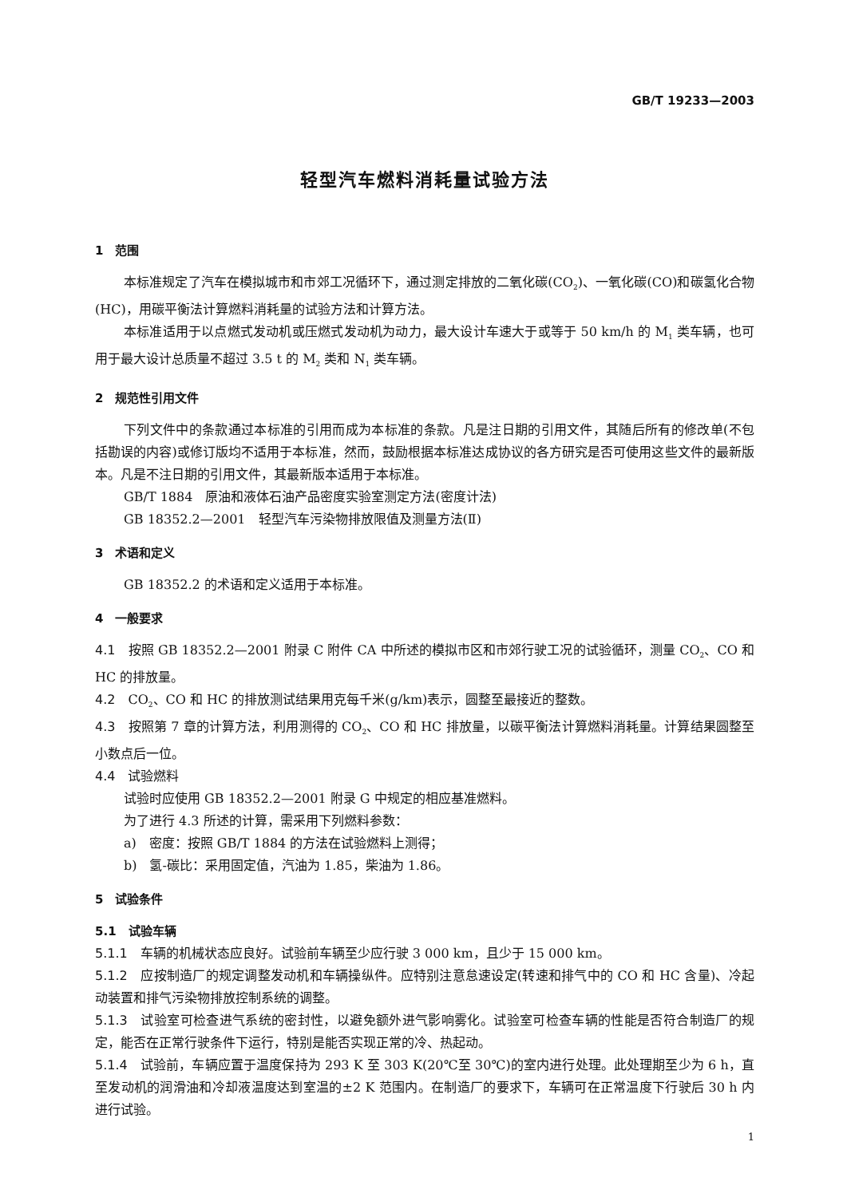GB/T 19233—2003
轻型汽车燃料消耗量试验方法
1　范围
本标准规定了汽车在模拟城市和市郊工况循环下，通过测定排放的二氧化碳(CO<sub>2</sub>)、一氧化碳(CO)和碳氢化合物(HC)，用碳平衡法计算燃料消耗量的试验方法和计算方法。
本标准适用于以点燃式发动机或压燃式发动机为动力，最大设计车速大于或等于 50 km/h 的 M<sub>1</sub> 类车辆，也可用于最大设计总质量不超过 3.5 t 的 M<sub>2</sub> 类和 N<sub>1</sub> 类车辆。
2　规范性引用文件
下列文件中的条款通过本标准的引用而成为本标准的条款。凡是注日期的引用文件，其随后所有的修改单(不包括勘误的内容)或修订版均不适用于本标准，然而，鼓励根据本标准达成协议的各方研究是否可使用这些文件的最新版本。凡是不注日期的引用文件，其最新版本适用于本标准。
GB/T 1884　原油和液体石油产品密度实验室测定方法(密度计法)
GB 18352.2—2001　轻型汽车污染物排放限值及测量方法(Ⅱ)
3　术语和定义
GB 18352.2 的术语和定义适用于本标准。
4　一般要求
4.1　按照 GB 18352.2—2001 附录 C 附件 CA 中所述的模拟市区和市郊行驶工况的试验循环，测量 CO<sub>2</sub>、CO 和 HC 的排放量。
4.2　CO<sub>2</sub>、CO 和 HC 的排放测试结果用克每千米(g/km)表示，圆整至最接近的整数。
4.3　按照第 7 章的计算方法，利用测得的 CO<sub>2</sub>、CO 和 HC 排放量，以碳平衡法计算燃料消耗量。计算结果圆整至小数点后一位。
4.4　试验燃料
试验时应使用 GB 18352.2—2001 附录 G 中规定的相应基准燃料。
为了进行 4.3 所述的计算，需采用下列燃料参数：
a)　密度：按照 GB/T 1884 的方法在试验燃料上测得；
b)　氢-碳比：采用固定值，汽油为 1.85，柴油为 1.86。
5　试验条件
5.1　试验车辆
5.1.1　车辆的机械状态应良好。试验前车辆至少应行驶 3 000 km，且少于 15 000 km。
5.1.2　应按制造厂的规定调整发动机和车辆操纵件。应特别注意怠速设定(转速和排气中的 CO 和 HC 含量)、冷起动装置和排气污染物排放控制系统的调整。
5.1.3　试验室可检查进气系统的密封性，以避免额外进气影响雾化。试验室可检查车辆的性能是否符合制造厂的规定，能否在正常行驶条件下运行，特别是能否实现正常的冷、热起动。
5.1.4　试验前，车辆应置于温度保持为 293 K 至 303 K(20℃至 30℃)的室内进行处理。此处理期至少为 6 h，直至发动机的润滑油和冷却液温度达到室温的±2 K 范围内。在制造厂的要求下，车辆可在正常温度下行驶后 30 h 内进行试验。
1